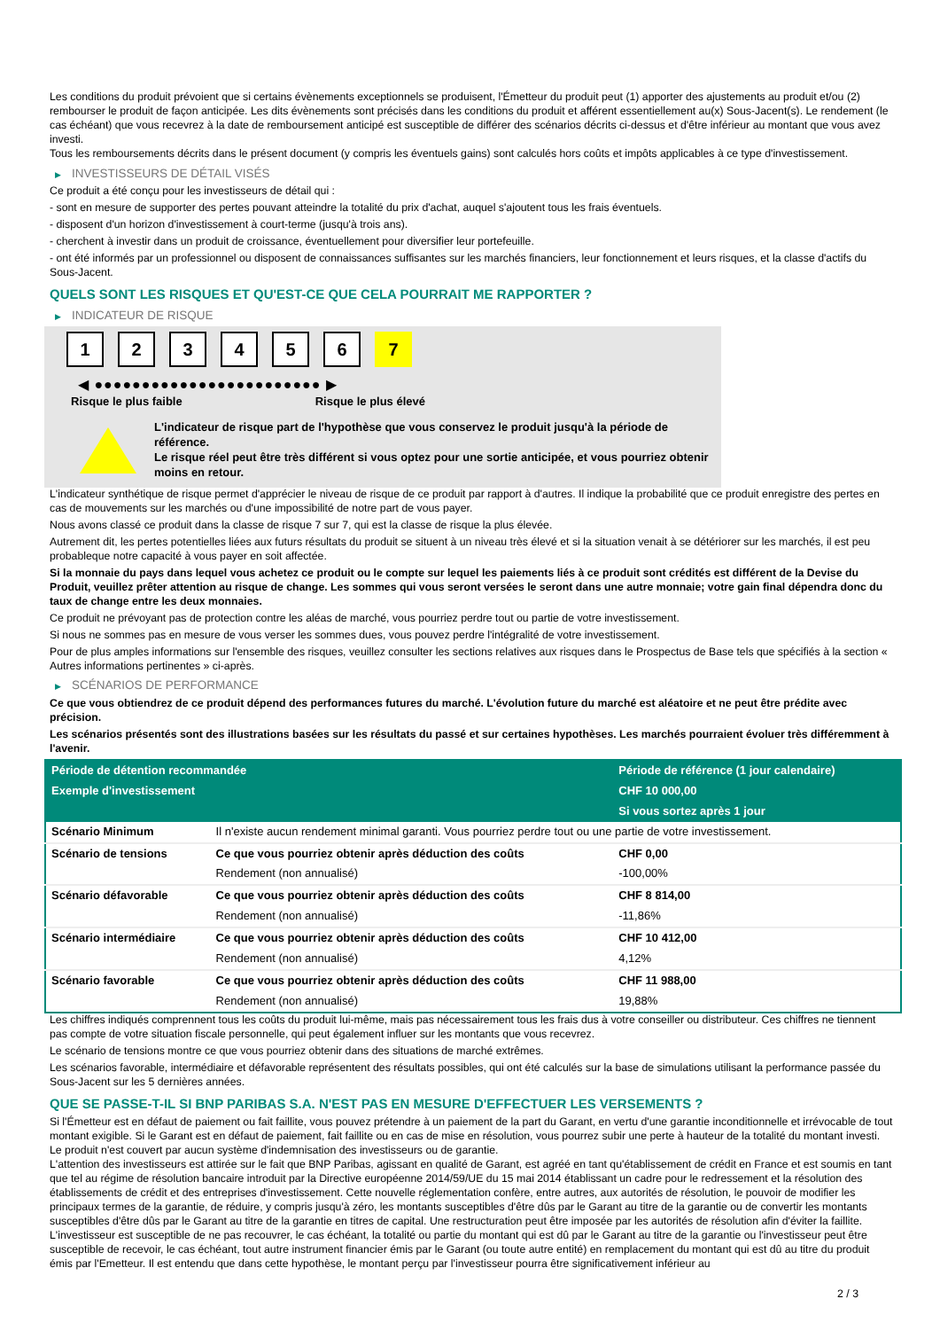Les conditions du produit prévoient que si certains évènements exceptionnels se produisent, l'Émetteur du produit peut (1) apporter des ajustements au produit et/ou (2) rembourser le produit de façon anticipée. Les dits évènements sont précisés dans les conditions du produit et afférent essentiellement au(x) Sous-Jacent(s). Le rendement (le cas échéant) que vous recevrez à la date de remboursement anticipé est susceptible de différer des scénarios décrits ci-dessus et d'être inférieur au montant que vous avez investi.
Tous les remboursements décrits dans le présent document (y compris les éventuels gains) sont calculés hors coûts et impôts applicables à ce type d'investissement.
▶ INVESTISSEURS DE DÉTAIL VISÉS
Ce produit a été conçu pour les investisseurs de détail qui :
- sont en mesure de supporter des pertes pouvant atteindre la totalité du prix d'achat, auquel s'ajoutent tous les frais éventuels.
- disposent d'un horizon d'investissement à court-terme (jusqu'à trois ans).
- cherchent à investir dans un produit de croissance, éventuellement pour diversifier leur portefeuille.
- ont été informés par un professionnel ou disposent de connaissances suffisantes sur les marchés financiers, leur fonctionnement et leurs risques, et la classe d'actifs du Sous-Jacent.
QUELS SONT LES RISQUES ET QU'EST-CE QUE CELA POURRAIT ME RAPPORTER ?
▶ INDICATEUR DE RISQUE
1 2 3 4 5 6 7
◀ ●●●●●●●●●●●●●●●●●●●●●●●● ▶
Risque le plus faible Risque le plus élevé
L'indicateur de risque part de l'hypothèse que vous conservez le produit jusqu'à la période de référence.
Le risque réel peut être très différent si vous optez pour une sortie anticipée, et vous pourriez obtenir moins en retour.
L'indicateur synthétique de risque permet d'apprécier le niveau de risque de ce produit par rapport à d'autres. Il indique la probabilité que ce produit enregistre des pertes en cas de mouvements sur les marchés ou d'une impossibilité de notre part de vous payer.
Nous avons classé ce produit dans la classe de risque 7 sur 7, qui est la classe de risque la plus élevée.
Autrement dit, les pertes potentielles liées aux futurs résultats du produit se situent à un niveau très élevé et si la situation venait à se détériorer sur les marchés, il est peu probableque notre capacité à vous payer en soit affectée.
Si la monnaie du pays dans lequel vous achetez ce produit ou le compte sur lequel les paiements liés à ce produit sont crédités est différent de la Devise du Produit, veuillez prêter attention au risque de change. Les sommes qui vous seront versées le seront dans une autre monnaie; votre gain final dépendra donc du taux de change entre les deux monnaies.
Ce produit ne prévoyant pas de protection contre les aléas de marché, vous pourriez perdre tout ou partie de votre investissement.
Si nous ne sommes pas en mesure de vous verser les sommes dues, vous pouvez perdre l'intégralité de votre investissement.
Pour de plus amples informations sur l'ensemble des risques, veuillez consulter les sections relatives aux risques dans le Prospectus de Base tels que spécifiés à la section « Autres informations pertinentes » ci-après.
▶ SCÉNARIOS DE PERFORMANCE
Ce que vous obtiendrez de ce produit dépend des performances futures du marché. L'évolution future du marché est aléatoire et ne peut être prédite avec précision.
Les scénarios présentés sont des illustrations basées sur les résultats du passé et sur certaines hypothèses. Les marchés pourraient évoluer très différemment à l'avenir.
| Période de détention recommandée | | Période de référence (1 jour calendaire) |
| --- | --- | --- |
| Exemple d'investissement | | CHF 10 000,00 |
| | | Si vous sortez après 1 jour |
| Scénario Minimum | Il n'existe aucun rendement minimal garanti. Vous pourriez perdre tout ou une partie de votre investissement. | |
| Scénario de tensions | Ce que vous pourriez obtenir après déduction des coûts | CHF 0,00 |
| | Rendement (non annualisé) | -100,00% |
| Scénario défavorable | Ce que vous pourriez obtenir après déduction des coûts | CHF 8 814,00 |
| | Rendement (non annualisé) | -11,86% |
| Scénario intermédiaire | Ce que vous pourriez obtenir après déduction des coûts | CHF 10 412,00 |
| | Rendement (non annualisé) | 4,12% |
| Scénario favorable | Ce que vous pourriez obtenir après déduction des coûts | CHF 11 988,00 |
| | Rendement (non annualisé) | 19,88% |
Les chiffres indiqués comprennent tous les coûts du produit lui-même, mais pas nécessairement tous les frais dus à votre conseiller ou distributeur. Ces chiffres ne tiennent pas compte de votre situation fiscale personnelle, qui peut également influer sur les montants que vous recevrez.
Le scénario de tensions montre ce que vous pourriez obtenir dans des situations de marché extrêmes.
Les scénarios favorable, intermédiaire et défavorable représentent des résultats possibles, qui ont été calculés sur la base de simulations utilisant la performance passée du Sous-Jacent sur les 5 dernières années.
QUE SE PASSE-T-IL SI BNP PARIBAS S.A. N'EST PAS EN MESURE D'EFFECTUER LES VERSEMENTS ?
Si l'Émetteur est en défaut de paiement ou fait faillite, vous pouvez prétendre à un paiement de la part du Garant, en vertu d'une garantie inconditionnelle et irrévocable de tout montant exigible. Si le Garant est en défaut de paiement, fait faillite ou en cas de mise en résolution, vous pourrez subir une perte à hauteur de la totalité du montant investi.
Le produit n'est couvert par aucun système d'indemnisation des investisseurs ou de garantie.
L'attention des investisseurs est attirée sur le fait que BNP Paribas, agissant en qualité de Garant, est agréé en tant qu'établissement de crédit en France et est soumis en tant que tel au régime de résolution bancaire introduit par la Directive européenne 2014/59/UE du 15 mai 2014 établissant un cadre pour le redressement et la résolution des établissements de crédit et des entreprises d'investissement. Cette nouvelle réglementation confère, entre autres, aux autorités de résolution, le pouvoir de modifier les principaux termes de la garantie, de réduire, y compris jusqu'à zéro, les montants susceptibles d'être dûs par le Garant au titre de la garantie ou de convertir les montants susceptibles d'être dûs par le Garant au titre de la garantie en titres de capital. Une restructuration peut être imposée par les autorités de résolution afin d'éviter la faillite. L'investisseur est susceptible de ne pas recouvrer, le cas échéant, la totalité ou partie du montant qui est dû par le Garant au titre de la garantie ou l'investisseur peut être susceptible de recevoir, le cas échéant, tout autre instrument financier émis par le Garant (ou toute autre entité) en remplacement du montant qui est dû au titre du produit émis par l'Emetteur. Il est entendu que dans cette hypothèse, le montant perçu par l'investisseur pourra être significativement inférieur au
2 / 3